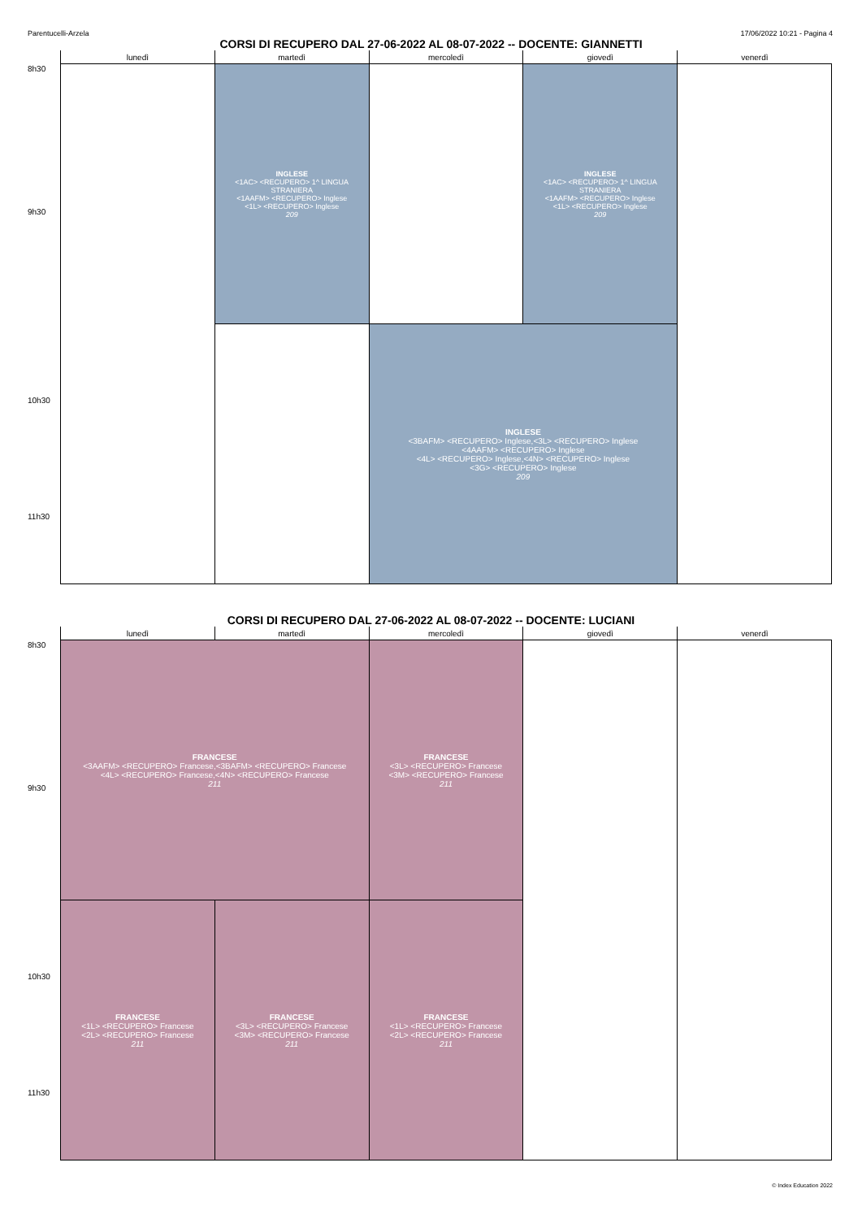Parentucelli-Arzela 17/06/2022 10:21 - Pagina 4
CORSI DI RECUPERO DAL 27-06-2022 AL 08-07-2022 -- DOCENTE: GIANNETTI
| | lunedì | martedì | mercoledì | giovedì | venerdì |
| --- | --- | --- | --- | --- | --- |
| 8h30 9h30 | | INGLESE <1AC> <RECUPERO> 1^ LINGUA STRANIERA <1AAFM> <RECUPERO> Inglese <1L> <RECUPERO> Inglese 209 | | INGLESE <1AC> <RECUPERO> 1^ LINGUA STRANIERA <1AAFM> <RECUPERO> Inglese <1L> <RECUPERO> Inglese 209 | |
| 10h30 11h30 | | | INGLESE <3BAFM> <RECUPERO> Inglese,<3L> <RECUPERO> Inglese <4AAFM> <RECUPERO> Inglese <4L> <RECUPERO> Inglese,<4N> <RECUPERO> Inglese <3G> <RECUPERO> Inglese 209 | | |
CORSI DI RECUPERO DAL 27-06-2022 AL 08-07-2022 -- DOCENTE: LUCIANI
| | lunedì | martedì | mercoledì | giovedì | venerdì |
| --- | --- | --- | --- | --- | --- |
| 8h30 9h30 | FRANCESE <3AAFM> <RECUPERO> Francese,<3BAFM> <RECUPERO> Francese <4L> <RECUPERO> Francese,<4N> <RECUPERO> Francese 211 | | FRANCESE <3L> <RECUPERO> Francese <3M> <RECUPERO> Francese 211 | | |
| 10h30 11h30 | FRANCESE <1L> <RECUPERO> Francese <2L> <RECUPERO> Francese 211 | FRANCESE <3L> <RECUPERO> Francese <3M> <RECUPERO> Francese 211 | FRANCESE <1L> <RECUPERO> Francese <2L> <RECUPERO> Francese 211 | | |
© Index Education 2022